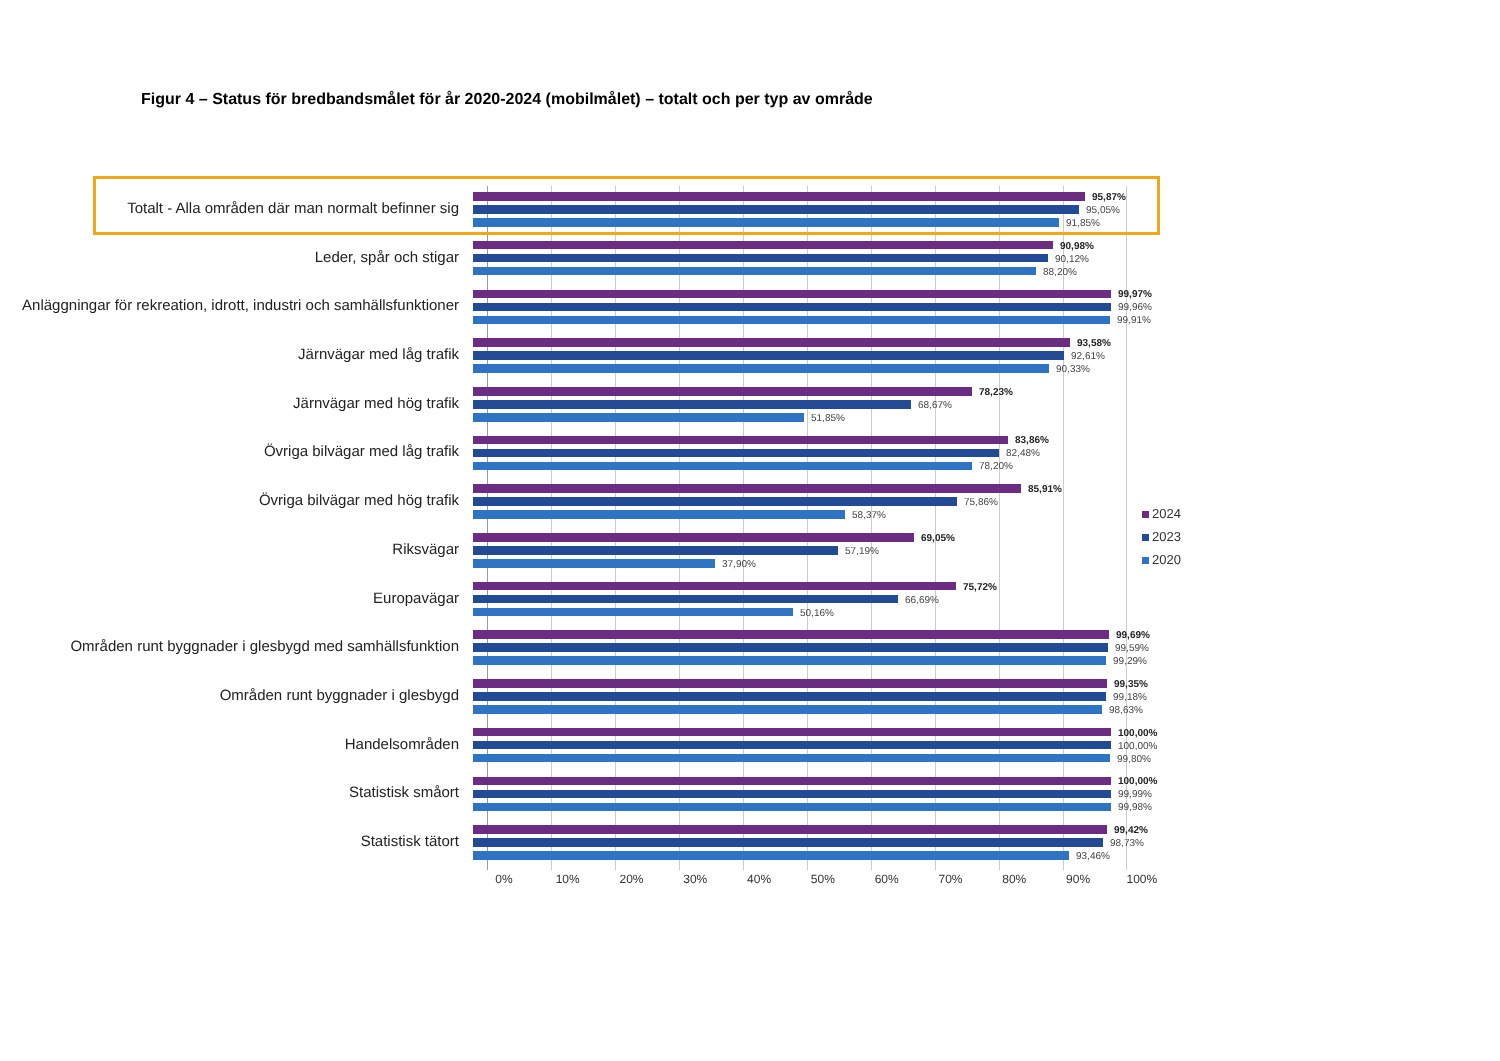Figur 4 – Status för bredbandsmålet för år 2020-2024 (mobilmålet) – totalt och per typ av område
Totalt - Alla områden där man normalt befinner sig
95,87%
95,05%
91,85%
Leder, spår och stigar
90,98%
90,12%
88,20%
Anläggningar för rekreation, idrott, industri och samhällsfunktioner
99,97%
99,96%
99,91%
Järnvägar med låg trafik
93,58%
92,61%
90,33%
Järnvägar med hög trafik
78,23%
68,67%
51,85%
Övriga bilvägar med låg trafik
83,86%
82,48%
78,20%
Övriga bilvägar med hög trafik
85,91%
75,86%
58,37%
Riksvägar
69,05%
57,19%
37,90%
Europavägar
75,72%
66,69%
50,16%
Områden runt byggnader i glesbygd med samhällsfunktion
99,69%
99,59%
99,29%
Områden runt byggnader i glesbygd
99,35%
99,18%
98,63%
Handelsområden
100,00%
100,00%
99,80%
Statistisk småort
100,00%
99,99%
99,98%
Statistisk tätort
99,42%
98,73%
93,46%
0% 10% 20% 30% 40% 50% 60% 70% 80% 90% 100%
2024
2023
2020